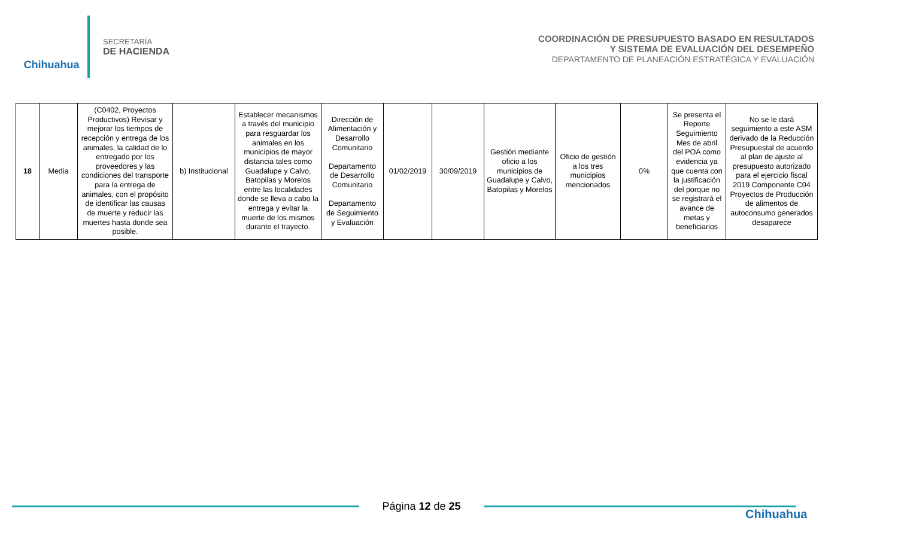Chihuahua
SECRETARÍA
DE HACIENDA
COORDINACIÓN DE PRESUPUESTO BASADO EN RESULTADOS
Y SISTEMA DE EVALUACIÓN DEL DESEMPEÑO
DEPARTAMENTO DE PLANEACIÓN ESTRATÉGICA Y EVALUACIÓN
| 18 | Media | (C0402, Proyectos Productivos) Revisar y mejorar los tiempos de recepción y entrega de los animales, la calidad de lo entregado por los proveedores y las condiciones del transporte para la entrega de animales, con el propósito de identificar las causas de muerte y reducir las muertes hasta donde sea posible. | b) Institucional | Establecer mecanismos a través del municipio para resguardar los animales en los municipios de mayor distancia tales como Guadalupe y Calvo, Batopilas y Morelos entre las localidades donde se lleva a cabo la entrega y evitar la muerte de los mismos durante el trayecto. | Dirección de Alimentación y Desarrollo Comunitario Departamento de Desarrollo Comunitario Departamento de Seguimiento y Evaluación | 01/02/2019 | 30/09/2019 | Gestión mediante oficio a los municipios de Guadalupe y Calvo, Batopilas y Morelos | Oficio de gestión a los tres municipios mencionados | 0% | Se presenta el Reporte Seguimiento Mes de abril del POA como evidencia ya que cuenta con la justificación del porque no se registrará el avance de metas y beneficiarios | No se le dará seguimiento a este ASM derivado de la Reducción Presupuestal de acuerdo al plan de ajuste al presupuesto autorizado para el ejercicio fiscal 2019 Componente C04 Proyectos de Producción de alimentos de autoconsumo generados desaparece |
Página 12 de 25
Chihuahua